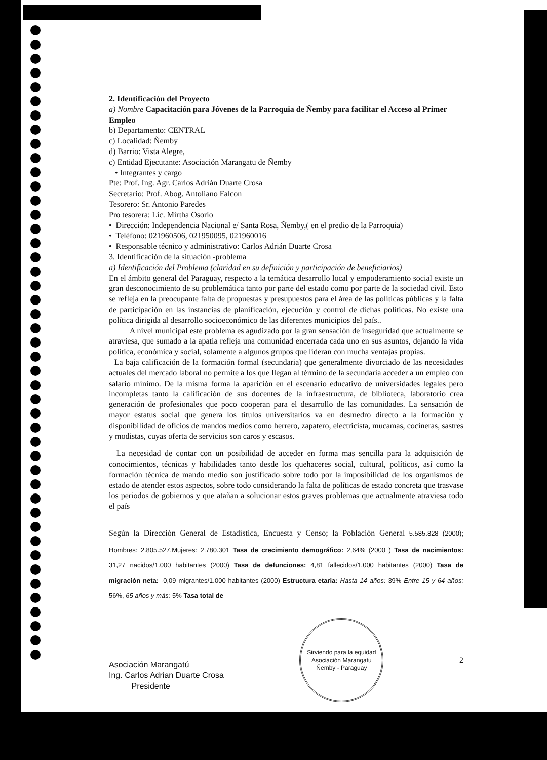2. Identificación del Proyecto
a) Nombre Capacitación para Jóvenes de la Parroquia de Ñemby para facilitar el Acceso al Primer Empleo
b) Departamento: CENTRAL
c) Localidad: Ñemby
d) Barrio: Vista Alegre,
c) Entidad Ejecutante: Asociación Marangatu de Ñemby
• Integrantes y cargo
Pte: Prof. Ing. Agr. Carlos Adrián Duarte Crosa
Secretario: Prof. Abog. Antoliano Falcon
Tesorero: Sr. Antonio Paredes
Pro tesorera: Lic. Mirtha Osorio
• Dirección: Independencia Nacional e/ Santa Rosa, Ñemby,( en el predio de la Parroquia)
• Teléfono: 021960506, 021950095, 021960016
• Responsable técnico y administrativo: Carlos Adrián Duarte Crosa
3. Identificación de la situación -problema
a) Identificación del Problema (claridad en su definición y participación de beneficiarios)
En el ámbito general del Paraguay, respecto a la temática desarrollo local y empoderamiento social existe un gran desconocimiento de su problemática tanto por parte del estado como por parte de la sociedad civil. Esto se refleja en la preocupante falta de propuestas y presupuestos para el área de las políticas públicas y la falta de participación en las instancias de planificación, ejecución y control de dichas políticas. No existe una política dirigida al desarrollo socioeconómico de las diferentes municipios del país..
A nivel municipal este problema es agudizado por la gran sensación de inseguridad que actualmente se atraviesa, que sumado a la apatía refleja una comunidad encerrada cada uno en sus asuntos, dejando la vida política, económica y social, solamente a algunos grupos que lideran con mucha ventajas propias.
La baja calificación de la formación formal (secundaria) que generalmente divorciado de las necesidades actuales del mercado laboral no permite a los que llegan al término de la secundaria acceder a un empleo con salario mínimo. De la misma forma la aparición en el escenario educativo de universidades legales pero incompletas tanto la calificación de sus docentes de la infraestructura, de biblioteca, laboratorio crea generación de profesionales que poco cooperan para el desarrollo de las comunidades. La sensación de mayor estatus social que genera los títulos universitarios va en desmedro directo a la formación y disponibilidad de oficios de mandos medios como herrero, zapatero, electricista, mucamas, cocineras, sastres y modistas, cuyas oferta de servicios son caros y escasos.
La necesidad de contar con un posibilidad de acceder en forma mas sencilla para la adquisición de conocimientos, técnicas y habilidades tanto desde los quehaceres social, cultural, políticos, así como la formación técnica de mando medio son justificado sobre todo por la imposibilidad de los organismos de estado de atender estos aspectos, sobre todo considerando la falta de políticas de estado concreta que trasvase los periodos de gobiernos y que atañan a solucionar estos graves problemas que actualmente atraviesa todo el país
Según la Dirección General de Estadística, Encuesta y Censo; la Población General 5.585.828 (2000); Hombres: 2.805.527,Mujeres: 2.780.301 Tasa de crecimiento demográfico: 2,64% (2000 ) Tasa de nacimientos: 31,27 nacidos/1.000 habitantes (2000) Tasa de defunciones: 4,81 fallecidos/1.000 habitantes (2000) Tasa de migración neta: -0,09 migrantes/1.000 habitantes (2000) Estructura etaria: Hasta 14 años: 39% Entre 15 y 64 años: 56%, 65 años y más: 5% Tasa total de
Asociación Marangatú
Ing. Carlos Adrian Duarte Crosa
Presidente
Sirviendo para la equidad
Asociación Marangatu
Ñemby - Paraguay
2